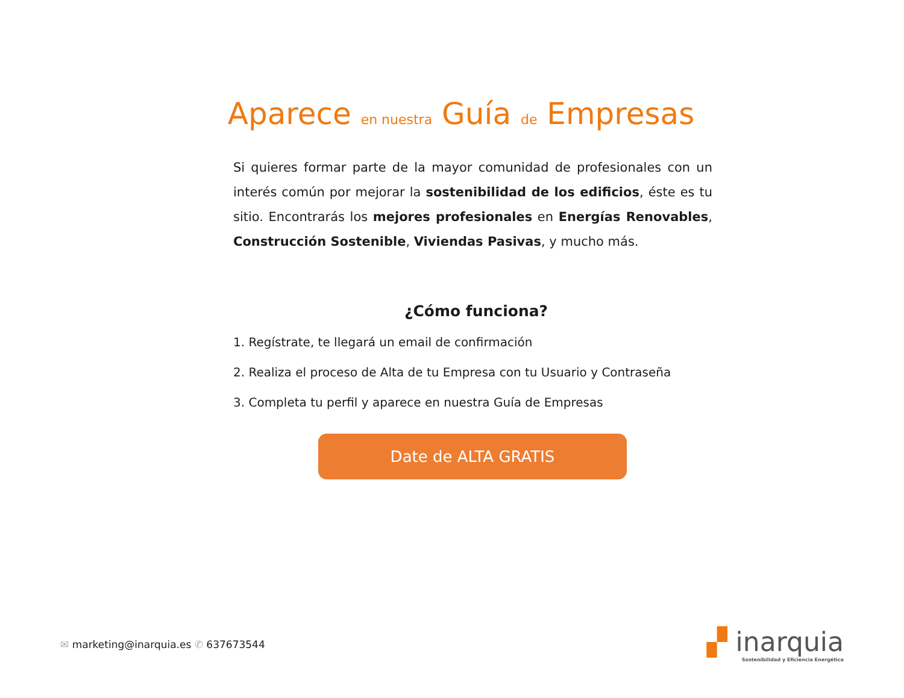Aparece en nuestra Guía de Empresas
Si quieres formar parte de la mayor comunidad de profesionales con un interés común por mejorar la sostenibilidad de los edificios, éste es tu sitio. Encontrarás los mejores profesionales en Energías Renovables, Construcción Sostenible, Viviendas Pasivas, y mucho más.
¿Cómo funciona?
1. Regístrate, te llegará un email de confirmación
2. Realiza el proceso de Alta de tu Empresa con tu Usuario y Contraseña
3. Completa tu perfil y aparece en nuestra Guía de Empresas
Date de ALTA GRATIS
✉ marketing@inarquia.es ✆ 637673544
▞ inarquia
Sostenibilidad y Eficiencia Energética